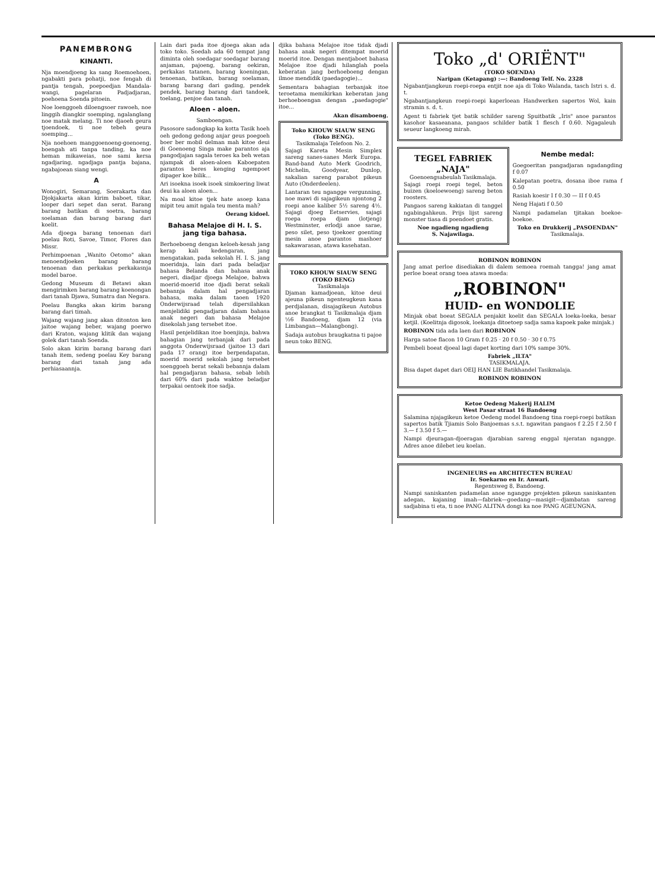PANEMBRONG
KINANTI.
Nja moendjoeng ka sang Roemoehoen, ngabakti para pohatji, noe fengah di pantja tengah, poepoedjan Mandala-wangi, pagelaran Padjadjaran, poehoena Soenda pitoein.
Noe loenggoeh diloengsoer rawoeh, noe linggih diangkir soemping, ngalanglang noe matak melang. Ti noe djaoeh geura tjoendoek, ti noe tebeh geura soemping...
Nja noehoen manggoenoeng-goenoeng, boengah ati tanpa tanding, ka noe heman mikaweias, noe sami kersa ngadjaring, ngadjaga pantja bajana, ngabajoean siang wengi.
A
Wonogiri, Semarang, Soerakarta dan Djokjakarta akan kirim baboet, tikar, looper dari sepet dan serat. Barang barang batikan di soetra, barang soelaman dan barang barang dari koelit.
Ada djoega barang tenoenan dari poelau Roti, Savoe, Timor, Flores dan Missr.
Perhimpoenan „Wanito Oetomo" akan menoendjoeken barang barang tenoenan dan perkakas perkakasnja model baroe.
Gedong Museum di Betawi akan mengirimken barang barang koenongan dari tanah Djawa, Sumatra dan Negara.
Poelau Bangka akan kirim barang barang dari timah.
Wajang wajang jang akan ditonton ken jaitoe wajang beber, wajang poerwo dari Kraton, wajang klitik dan wajang golek dari tanah Soenda.
Solo akan kirim barang barang dari tanah item, sedeng poelau Key barang barang dari tanah jang ada perhiasaannja.
Lain dari pada itoe djoega akan ada toko toko. Soedah ada 60 tempat jang diminta oleh soedagar soedagar barang anjaman, pajoeng, barang oekiran, perkakas tatanen, barang koeningan, tenoenan, batikan, barang soelaman, barang barang dari gading, pendek pendek, barang barang dari tandoek, toelang, penjoe dan tanah.
Aloen - aloen.
Samboengan.
Pasosore sadongkap ka kotta Tasik hoeh oeh gedong gedong anjar geus poegoeh boer ber mobil delman mah kitoe deui di Goenoeng Singa make parantos aja pangodjajan sagala teroes ka beh wetan njampak di aloen-aloen Kaboepaten parantos beres kenging ngempoet dipager koe bilik...
Ari isoekna isoek isoek simkoering liwat deui ka aloen aloen...
Na moal kitoe tjek hate asoep kana mipit teu amit ngala teu menta mah?
Oerang kidoel.
Bahasa Melajoe di H. I. S. jang tiga bahasa.
Berhoeboeng dengan keloeh-kesah jang kerap kali kedengaran, jang mengatakan, pada sekolah H. I. S. jang moeridnja, lain dari pada beladjar bahasa Belanda dan bahasa anak negeri, diadjar djoega Melajoe, bahwa moerid-moerid itoe djadi berat sekali bebannja dalam hal pengadjaran bahasa, maka dalam taoen 1920 Onderwijsraad telah dipersilahkan menjelidiki pengadjaran dalam bahasa anak negeri dan bahasa Melajoe disekolah jang tersebet itoe.
Hasil penjelidikan itoe boenjinja, bahwa bahagian jang terbanjak dari pada anggota Onderwijsraad (jaitoe 13 dari pada 17 orang) itoe berpendapatan, moerid moerid sekolah jang tersebet soenggoeh berat sekali bebannja dalam hal pengadjaran bahasa, sebab lebih dari 60% dari pada waktoe beladjar terpakai oentoek itoe sadja.
djika bahasa Melajoe itoe tidak djadi bahasa anak negeri ditempat moerid moerid itoe. Dengan mentjaboet bahasa Melajoe itoe djadi hilanglah poela keberatan jang berhoeboeng dengan ilmoe mendidik (paedagogie)...
Sementara bahagian terbanjak itoe teroetama memikirkan keberatan jang berhoeboengan dengan „paedagogie" itoe...
Akan disamboeng.
Toko KHOUW SIAUW SENG (Toko BENG).
Tasikmalaja Telefoon No. 2.
Sajagi Kareta Mesin Simplex sareng sanes-sanes Merk Europa. Band-band Auto Merk Goodrich, Michelin, Goodyear, Dunlop, sakalian sareng parabot pikeun Auto (Onderdeelen).
Lantaran teu ngangge vergunning, noe mawi di sajagikeun njontong 2 roepi anoe kaliber 5½ sareng 4½. Sajagi djoeg Eetservies, sajagi roepa roepa djam (lotjeng) Westminster, erlodji anoe sarae, peso silet, peso tjoekoer goenting mesin anoe parantos mashoer sakawarasan, atawa kasehatan.
TOKO KHOUW SIAUW SENG (TOKO BENG)
Tasikmalaja
Djaman kamadjoean, kitoe deui ajeuna pikeun ngenteugkeun kana perdjalanan, disajagikeun Autobus anoe brangkat ti Tasikmalaja djam ½6 Bandoeng, djam 12 (via Limbangan—Malangbong).
Sadaja autobus braugkatna ti pajoe neun toko BENG.
Toko „d' ORIËNT"
(TOKO SOENDA)
Naripan (Ketapang) :—: Bandoeng Telf. No. 2328
Ngabantjangkeun roepi-roepa entjit noe aja di Toko Walanda, tasch Istri s. d. t.
Ngabantjangkeun roepi-roepi kaperloean Handwerken sapertos Wol, kain stramin s. d. t.
Agent ti fabriek tjet batik schilder sareng Spuitbatik „Iris" anoe parantos kasohor kasaeanana, pangaos schilder batik 1 flesch f 0.60. Ngagaleuh seueur langkoeng mirah.
TEGEL FABRIEK „NAJA"
Goenoengsabeulah Tasikmalaja.
Sajagi roepi roepi tegel, beton buizen (koeloewoeng) sareng beton roosters.
Pangaos sareng kakiatan di tanggel ngabingahkeun. Prijs lijst sareng monster tiasa di poendoet gratis.
Noe ngadieng ngadieng
S. Najawilaga.
Nembe medal:
Goegoeritan pangadjaran ngadangding f 0.07
Kalepatan poetra, dosana iboe rama f 0.50
Rasiah koesir I f 0.30 — II f 0.45
Neng Hajati f 0.50
Nampi padamelan tjitakan boekoe-boekoe.
Toko en Drukkerij „PASOENDAN"
Tasikmalaja.
ROBINON ROBINON
Jang amat perloe disediakan di dalem semoea roemah tangga! jang amat perloe boeat orang toea atawa moeda:
„ROBINON"
HUID- en WONDOLIE
Minjak obat boeat SEGALA penjakit koelit dan SEGALA loeka-loeka, besar ketjil. (Koelitnja digosok, loekanja ditoetoep sadja sama kapoek pake minjak.)
ROBINON tida ada laen dari ROBINON
Harga satoe flacon 10 Gram f 0.25 · 20 f 0.50 · 30 f 0.75
Pembeli boeat djoeal lagi dapet korting dari 10% sampe 30%.
Fabriek „ILTA"
TASIKMALAJA.
Bisa dapet dapet dari OEIJ HAN LIE Batikhandel Tasikmalaja.
ROBINON ROBINON
Ketoe Oedeng Makerij HALIM
West Pasar straat 16 Bandoeng
Salamina njajagikeun ketoe Oedeng model Bandoeng tina roepi-roepi batikan sapertos batik Tjiamis Solo Banjoemas s.s.t. ngawitan pangaos f 2.25 f 2.50 f 3.— f 3.50 f 5.—
Nampi djeuragan-djoeragan djarabian sareng enggal njeratan ngangge. Adres anoe dilebet ieu koelan.
INGENIEURS en ARCHITECTEN BUREAU
Ir. Soekarno en Ir. Anwari.
Regentsweg 8, Bandoeng.
Nampi saniskanten padamelan anoe ngangge projekten pikeun saniskanten adegan, kajaning imah—fabriek—goedang—masigit—djambatan sareng sadjabina ti eta, ti noe PANG ALITNA dongi ka noe PANG AGEUNGNA.